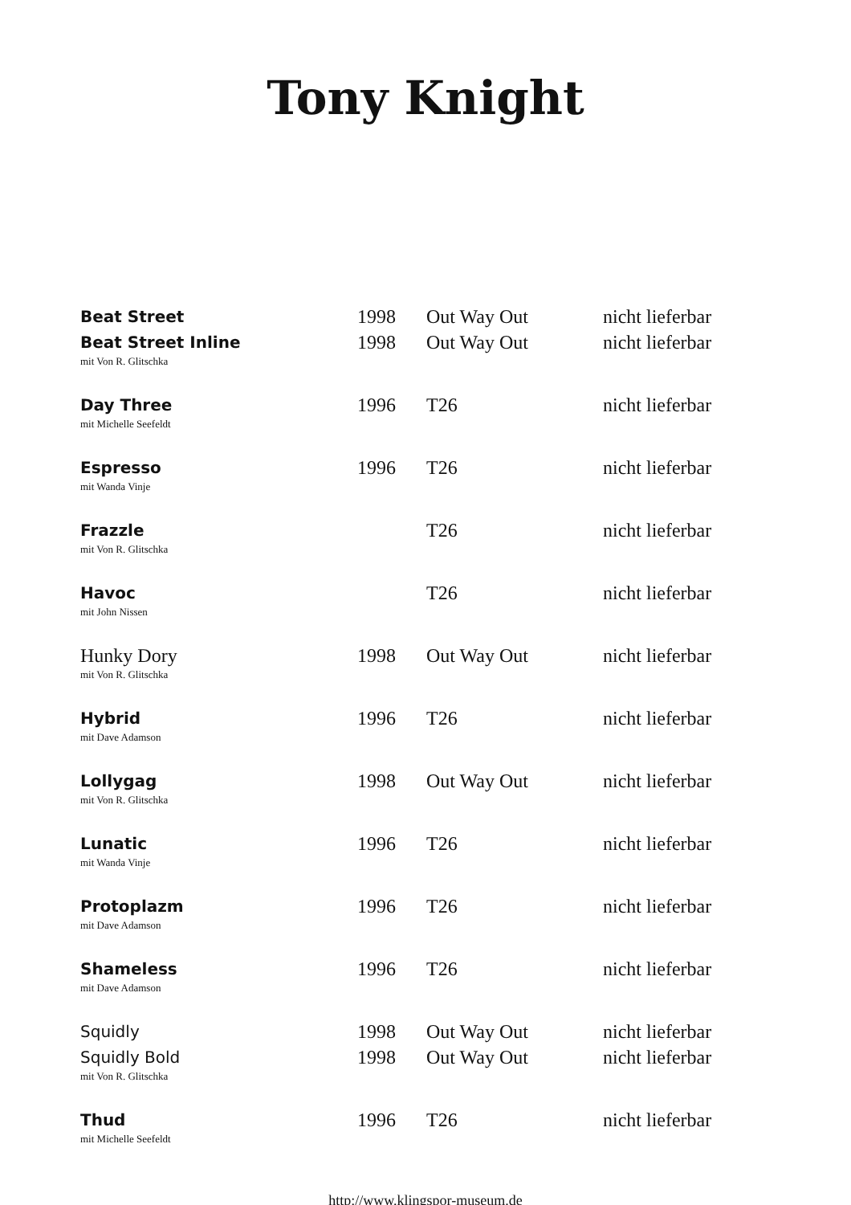Tony Knight
| Beat Street | 1998 | Out Way Out | nicht lieferbar |
| Beat Street Inline | 1998 | Out Way Out | nicht lieferbar |
| mit Von R. Glitschka | | | |
| Day Three | 1996 | T26 | nicht lieferbar |
| mit Michelle Seefeldt | | | |
| Espresso | 1996 | T26 | nicht lieferbar |
| mit Wanda Vinje | | | |
| Frazzle | | T26 | nicht lieferbar |
| mit Von R. Glitschka | | | |
| Havoc | | T26 | nicht lieferbar |
| mit John Nissen | | | |
| Hunky Dory | 1998 | Out Way Out | nicht lieferbar |
| mit Von R. Glitschka | | | |
| Hybrid | 1996 | T26 | nicht lieferbar |
| mit Dave Adamson | | | |
| Lollygag | 1998 | Out Way Out | nicht lieferbar |
| mit Von R. Glitschka | | | |
| Lunatic | 1996 | T26 | nicht lieferbar |
| mit Wanda Vinje | | | |
| Protoplazm | 1996 | T26 | nicht lieferbar |
| mit Dave Adamson | | | |
| Shameless | 1996 | T26 | nicht lieferbar |
| mit Dave Adamson | | | |
| Squidly | 1998 | Out Way Out | nicht lieferbar |
| Squidly Bold | 1998 | Out Way Out | nicht lieferbar |
| mit Von R. Glitschka | | | |
| Thud | 1996 | T26 | nicht lieferbar |
| mit Michelle Seefeldt | | | |
http://www.klingspor-museum.de